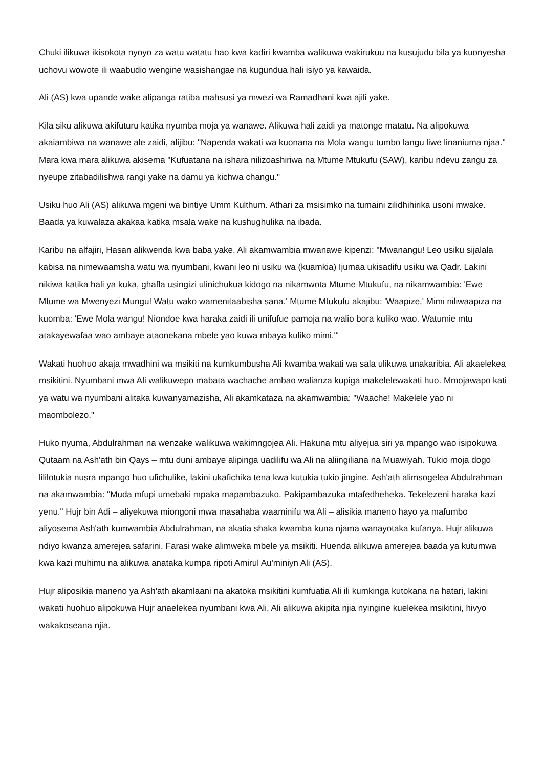Chuki ilikuwa ikisokota nyoyo za watu watatu hao kwa kadiri kwamba walikuwa wakirukuu na kusujudu bila ya kuonyesha uchovu wowote ili waabudio wengine wasishangae na kugundua hali isiyo ya kawaida.
Ali (AS) kwa upande wake alipanga ratiba mahsusi ya mwezi wa Ramadhani kwa ajili yake.
Kila siku alikuwa akifuturu katika nyumba moja ya wanawe. Alikuwa hali zaidi ya matonge matatu. Na alipokuwa akaiambiwa na wanawe ale zaidi, alijibu: "Napenda wakati wa kuonana na Mola wangu tumbo langu liwe linaniuma njaa." Mara kwa mara alikuwa akisema "Kufuatana na ishara nilizoashiriwa na Mtume Mtukufu (SAW), karibu ndevu zangu za nyeupe zitabadilishwa rangi yake na damu ya kichwa changu."
Usiku huo Ali (AS) alikuwa mgeni wa bintiye Umm Kulthum. Athari za msisimko na tumaini zilidhihirika usoni mwake. Baada ya kuwalaza akakaa katika msala wake na kushughulika na ibada.
Karibu na alfajiri, Hasan alikwenda kwa baba yake. Ali akamwambia mwanawe kipenzi: "Mwanangu! Leo usiku sijalala kabisa na nimewaamsha watu wa nyumbani, kwani leo ni usiku wa (kuamkia) Ijumaa ukisadifu usiku wa Qadr. Lakini nikiwa katika hali ya kuka, ghafla usingizi ulinichukua kidogo na nikamwota Mtume Mtukufu, na nikamwambia: 'Ewe Mtume wa Mwenyezi Mungu! Watu wako wamenitaabisha sana.' Mtume Mtukufu akajibu: 'Waapize.' Mimi niliwaapiza na kuomba: 'Ewe Mola wangu! Niondoe kwa haraka zaidi ili unifufue pamoja na walio bora kuliko wao. Watumie mtu atakayewafaa wao ambaye ataonekana mbele yao kuwa mbaya kuliko mimi.'"
Wakati huohuo akaja mwadhini wa msikiti na kumkumbusha Ali kwamba wakati wa sala ulikuwa unakaribia. Ali akaelekea msikitini. Nyumbani mwa Ali walikuwepo mabata wachache ambao walianza kupiga makelelewakati huo. Mmojawapo kati ya watu wa nyumbani alitaka kuwanyamazisha, Ali akamkataza na akamwambia: "Waache! Makelele yao ni maombolezo."
Huko nyuma, Abdulrahman na wenzake walikuwa wakimngojea Ali. Hakuna mtu aliyejua siri ya mpango wao isipokuwa Qutaam na Ash'ath bin Qays – mtu duni ambaye alipinga uadilifu wa Ali na aliingiliana na Muawiyah. Tukio moja dogo lililotukia nusra mpango huo ufichulike, lakini ukafichika tena kwa kutukia tukio jingine. Ash'ath alimsogelea Abdulrahman na akamwambia: "Muda mfupi umebaki mpaka mapambazuko. Pakipambazuka mtafedheheka. Tekelezeni haraka kazi yenu." Hujr bin Adi – aliyekuwa miongoni mwa masahaba waaminifu wa Ali – alisikia maneno hayo ya mafumbo aliyosema Ash'ath kumwambia Abdulrahman, na akatia shaka kwamba kuna njama wanayotaka kufanya. Hujr alikuwa ndiyo kwanza amerejea safarini. Farasi wake alimweka mbele ya msikiti. Huenda alikuwa amerejea baada ya kutumwa kwa kazi muhimu na alikuwa anataka kumpa ripoti Amirul Au'miniyn Ali (AS).
Hujr aliposikia maneno ya Ash'ath akamlaani na akatoka msikitini kumfuatia Ali ili kumkinga kutokana na hatari, lakini wakati huohuo alipokuwa Hujr anaelekea nyumbani kwa Ali, Ali alikuwa akipita njia nyingine kuelekea msikitini, hivyo wakakoseana njia.